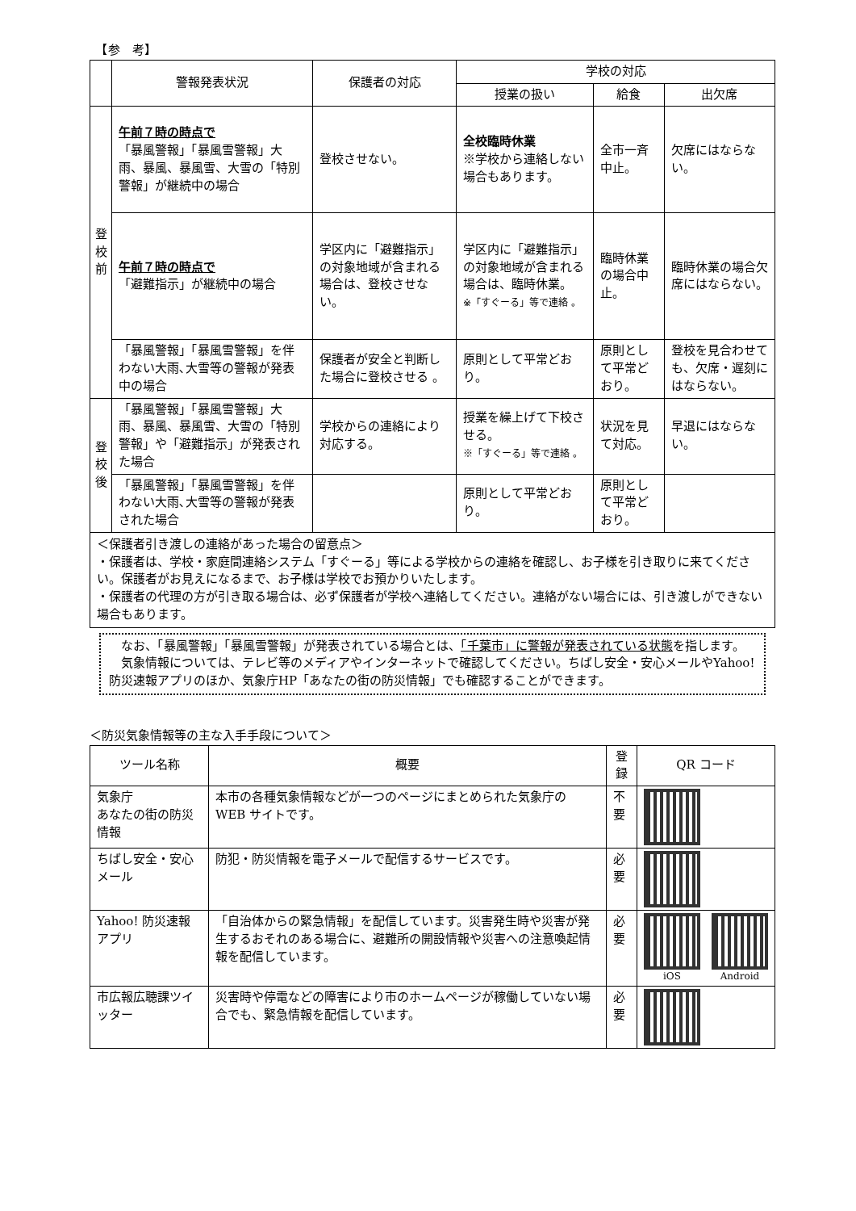【参　考】
| | 警報発表状況 | 保護者の対応 | 学校の対応 | | |
| --- | --- | --- | --- | --- | --- |
| | | | 授業の扱い | 給食 | 出欠席 |
| 登 校 前 | 午前７時の時点で 「暴風警報」「暴風雪警報」大雨、暴風、暴風雪、大雪の「特別警報」が継続中の場合 | 登校させない。 | 全校臨時休業 ※学校から連絡しない場合もあります。 | 全市一斉中止。 | 欠席にはならない。 |
| | 午前７時の時点で 「避難指示」が継続中の場合 | 学区内に「避難指示」の対象地域が含まれる場合は、登校させない。 | 学区内に「避難指示」の対象地域が含まれる場合は、臨時休業。 ※「すぐーる」等で連絡 。 | 臨時休業の場合中止。 | 臨時休業の場合欠席にはならない。 |
| | 「暴風警報」「暴風雪警報」を伴わない大雨､大雪等の警報が発表中の場合 | 保護者が安全と判断した場合に登校させる 。 | 原則として平常どおり。 | 原則として平常どおり。 | 登校を見合わせても、欠席・遅刻にはならない。 |
| 登 校 後 | 「暴風警報」「暴風雪警報」大雨、暴風、暴風雪、大雪の「特別警報」や「避難指示」が発表された場合 | 学校からの連絡により対応する。 | 授業を繰上げて下校させる。 ※「すぐーる」等で連絡 。 | 状況を見て対応。 | 早退にはならない。 |
| | 「暴風警報」「暴風雪警報」を伴わない大雨､大雪等の警報が発表された場合 | | 原則として平常どおり。 | 原則として平常どおり。 | |
＜保護者引き渡しの連絡があった場合の留意点＞
・保護者は、学校・家庭間連絡システム「すぐーる」等による学校からの連絡を確認し、お子様を引き取りに来てください。保護者がお見えになるまで、お子様は学校でお預かりいたします。
・保護者の代理の方が引き取る場合は、必ず保護者が学校へ連絡してください。連絡がない場合には、引き渡しができない場合もあります。
　なお、「暴風警報」「暴風雪警報」が発表されている場合とは、「千葉市」に警報が発表されている状態を指します。
　気象情報については、テレビ等のメディアやインターネットで確認してください。ちばし安全・安心メールやYahoo!防災速報アプリのほか、気象庁HP「あなたの街の防災情報」でも確認することができます。
＜防災気象情報等の主な入手手段について＞
| ツール名称 | 概要 | 登録 | QR コード |
| --- | --- | --- | --- |
| 気象庁 あなたの街の防災情報 | 本市の各種気象情報などが一つのページにまとめられた気象庁の WEB サイトです。 | 不要 | |
| ちばし安全・安心メール | 防犯・防災情報を電子メールで配信するサービスです。 | 必要 | |
| Yahoo! 防災速報アプリ | 「自治体からの緊急情報」を配信しています。災害発生時や災害が発生するおそれのある場合に、避難所の開設情報や災害への注意喚起情報を配信しています。 | 必要 | iOS Android |
| 市広報広聴課ツイッター | 災害時や停電などの障害により市のホームページが稼働していない場合でも、緊急情報を配信しています。 | 必要 | |